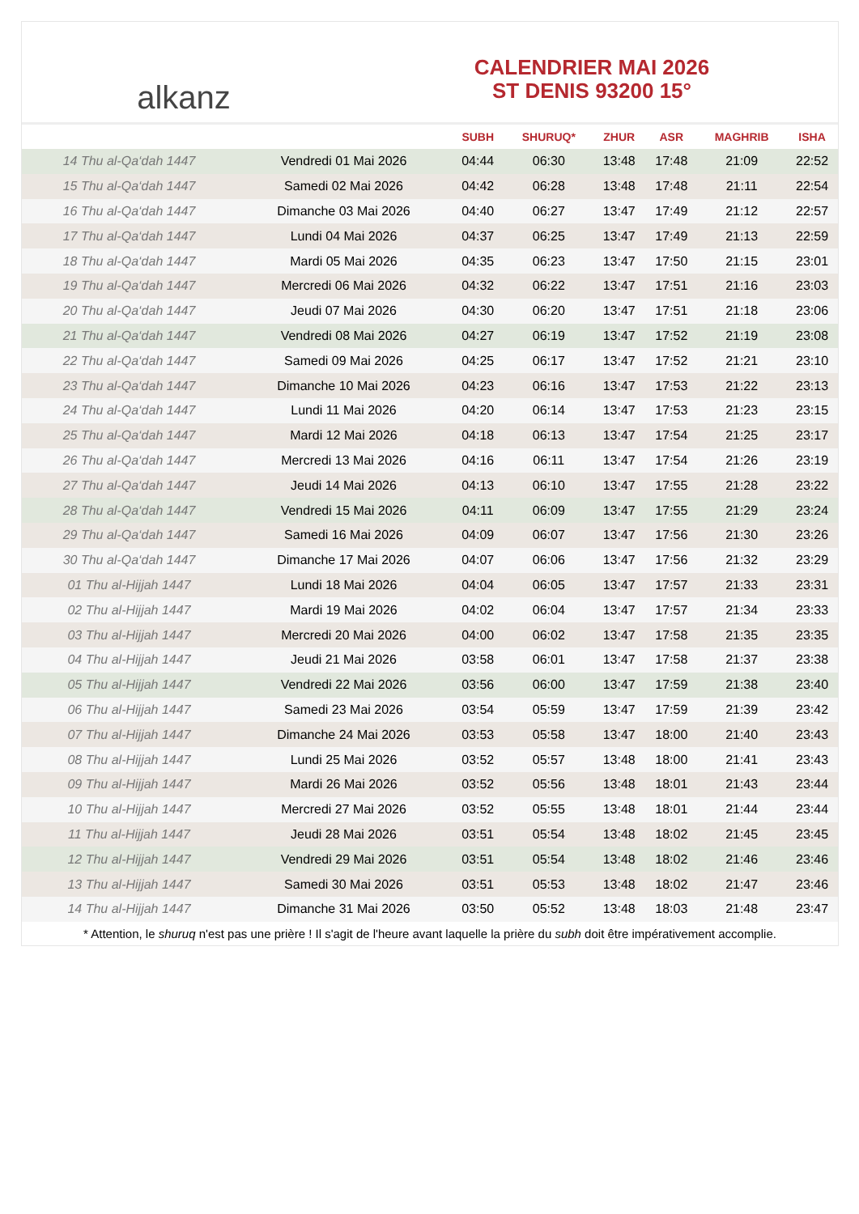alkanz
CALENDRIER MAI 2026
ST DENIS 93200 15°
| | | SUBH | SHURUQ* | ZHUR | ASR | MAGHRIB | ISHA |
| --- | --- | --- | --- | --- | --- | --- | --- |
| 14 Thu al-Qa‘dah 1447 | Vendredi 01 Mai 2026 | 04:44 | 06:30 | 13:48 | 17:48 | 21:09 | 22:52 |
| 15 Thu al-Qa‘dah 1447 | Samedi 02 Mai 2026 | 04:42 | 06:28 | 13:48 | 17:48 | 21:11 | 22:54 |
| 16 Thu al-Qa‘dah 1447 | Dimanche 03 Mai 2026 | 04:40 | 06:27 | 13:47 | 17:49 | 21:12 | 22:57 |
| 17 Thu al-Qa‘dah 1447 | Lundi 04 Mai 2026 | 04:37 | 06:25 | 13:47 | 17:49 | 21:13 | 22:59 |
| 18 Thu al-Qa‘dah 1447 | Mardi 05 Mai 2026 | 04:35 | 06:23 | 13:47 | 17:50 | 21:15 | 23:01 |
| 19 Thu al-Qa‘dah 1447 | Mercredi 06 Mai 2026 | 04:32 | 06:22 | 13:47 | 17:51 | 21:16 | 23:03 |
| 20 Thu al-Qa‘dah 1447 | Jeudi 07 Mai 2026 | 04:30 | 06:20 | 13:47 | 17:51 | 21:18 | 23:06 |
| 21 Thu al-Qa‘dah 1447 | Vendredi 08 Mai 2026 | 04:27 | 06:19 | 13:47 | 17:52 | 21:19 | 23:08 |
| 22 Thu al-Qa‘dah 1447 | Samedi 09 Mai 2026 | 04:25 | 06:17 | 13:47 | 17:52 | 21:21 | 23:10 |
| 23 Thu al-Qa‘dah 1447 | Dimanche 10 Mai 2026 | 04:23 | 06:16 | 13:47 | 17:53 | 21:22 | 23:13 |
| 24 Thu al-Qa‘dah 1447 | Lundi 11 Mai 2026 | 04:20 | 06:14 | 13:47 | 17:53 | 21:23 | 23:15 |
| 25 Thu al-Qa‘dah 1447 | Mardi 12 Mai 2026 | 04:18 | 06:13 | 13:47 | 17:54 | 21:25 | 23:17 |
| 26 Thu al-Qa‘dah 1447 | Mercredi 13 Mai 2026 | 04:16 | 06:11 | 13:47 | 17:54 | 21:26 | 23:19 |
| 27 Thu al-Qa‘dah 1447 | Jeudi 14 Mai 2026 | 04:13 | 06:10 | 13:47 | 17:55 | 21:28 | 23:22 |
| 28 Thu al-Qa‘dah 1447 | Vendredi 15 Mai 2026 | 04:11 | 06:09 | 13:47 | 17:55 | 21:29 | 23:24 |
| 29 Thu al-Qa‘dah 1447 | Samedi 16 Mai 2026 | 04:09 | 06:07 | 13:47 | 17:56 | 21:30 | 23:26 |
| 30 Thu al-Qa‘dah 1447 | Dimanche 17 Mai 2026 | 04:07 | 06:06 | 13:47 | 17:56 | 21:32 | 23:29 |
| 01 Thu al-Hijjah 1447 | Lundi 18 Mai 2026 | 04:04 | 06:05 | 13:47 | 17:57 | 21:33 | 23:31 |
| 02 Thu al-Hijjah 1447 | Mardi 19 Mai 2026 | 04:02 | 06:04 | 13:47 | 17:57 | 21:34 | 23:33 |
| 03 Thu al-Hijjah 1447 | Mercredi 20 Mai 2026 | 04:00 | 06:02 | 13:47 | 17:58 | 21:35 | 23:35 |
| 04 Thu al-Hijjah 1447 | Jeudi 21 Mai 2026 | 03:58 | 06:01 | 13:47 | 17:58 | 21:37 | 23:38 |
| 05 Thu al-Hijjah 1447 | Vendredi 22 Mai 2026 | 03:56 | 06:00 | 13:47 | 17:59 | 21:38 | 23:40 |
| 06 Thu al-Hijjah 1447 | Samedi 23 Mai 2026 | 03:54 | 05:59 | 13:47 | 17:59 | 21:39 | 23:42 |
| 07 Thu al-Hijjah 1447 | Dimanche 24 Mai 2026 | 03:53 | 05:58 | 13:47 | 18:00 | 21:40 | 23:43 |
| 08 Thu al-Hijjah 1447 | Lundi 25 Mai 2026 | 03:52 | 05:57 | 13:48 | 18:00 | 21:41 | 23:43 |
| 09 Thu al-Hijjah 1447 | Mardi 26 Mai 2026 | 03:52 | 05:56 | 13:48 | 18:01 | 21:43 | 23:44 |
| 10 Thu al-Hijjah 1447 | Mercredi 27 Mai 2026 | 03:52 | 05:55 | 13:48 | 18:01 | 21:44 | 23:44 |
| 11 Thu al-Hijjah 1447 | Jeudi 28 Mai 2026 | 03:51 | 05:54 | 13:48 | 18:02 | 21:45 | 23:45 |
| 12 Thu al-Hijjah 1447 | Vendredi 29 Mai 2026 | 03:51 | 05:54 | 13:48 | 18:02 | 21:46 | 23:46 |
| 13 Thu al-Hijjah 1447 | Samedi 30 Mai 2026 | 03:51 | 05:53 | 13:48 | 18:02 | 21:47 | 23:46 |
| 14 Thu al-Hijjah 1447 | Dimanche 31 Mai 2026 | 03:50 | 05:52 | 13:48 | 18:03 | 21:48 | 23:47 |
* Attention, le shuruq n'est pas une prière ! Il s'agit de l'heure avant laquelle la prière du subh doit être impérativement accomplie.